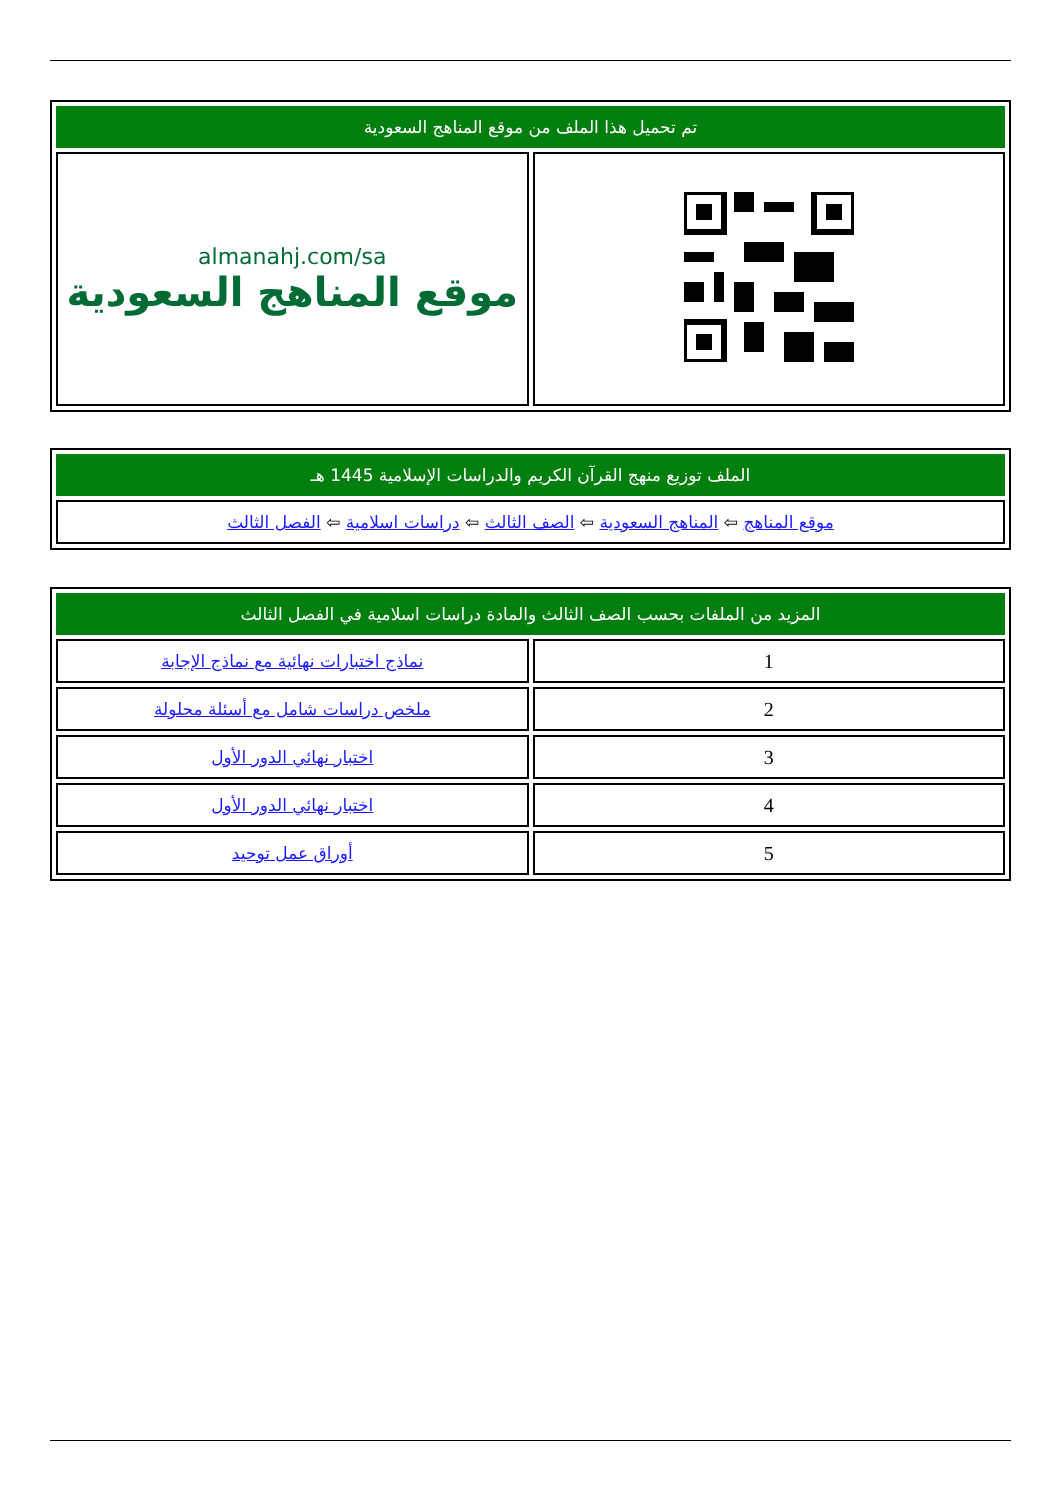| تم تحميل هذا الملف من موقع المناهج السعودية | |
| --- | --- |
| | almanahj.com/sa موقع المناهج السعودية |
| الملف توزيع منهج القرآن الكريم والدراسات الإسلامية 1445 هـ |
| --- |
| موقع المناهج ⇦ المناهج السعودية ⇦ الصف الثالث ⇦ دراسات اسلامية ⇦ الفصل الثالث |
| المزيد من الملفات بحسب الصف الثالث والمادة دراسات اسلامية في الفصل الثالث | |
| --- | --- |
| 1 | نماذج اختبارات نهائية مع نماذج الإجابة |
| 2 | ملخص دراسات شامل مع أسئلة محلولة |
| 3 | اختبار نهائي الدور الأول |
| 4 | اختبار نهائي الدور الأول |
| 5 | أوراق عمل توحيد |